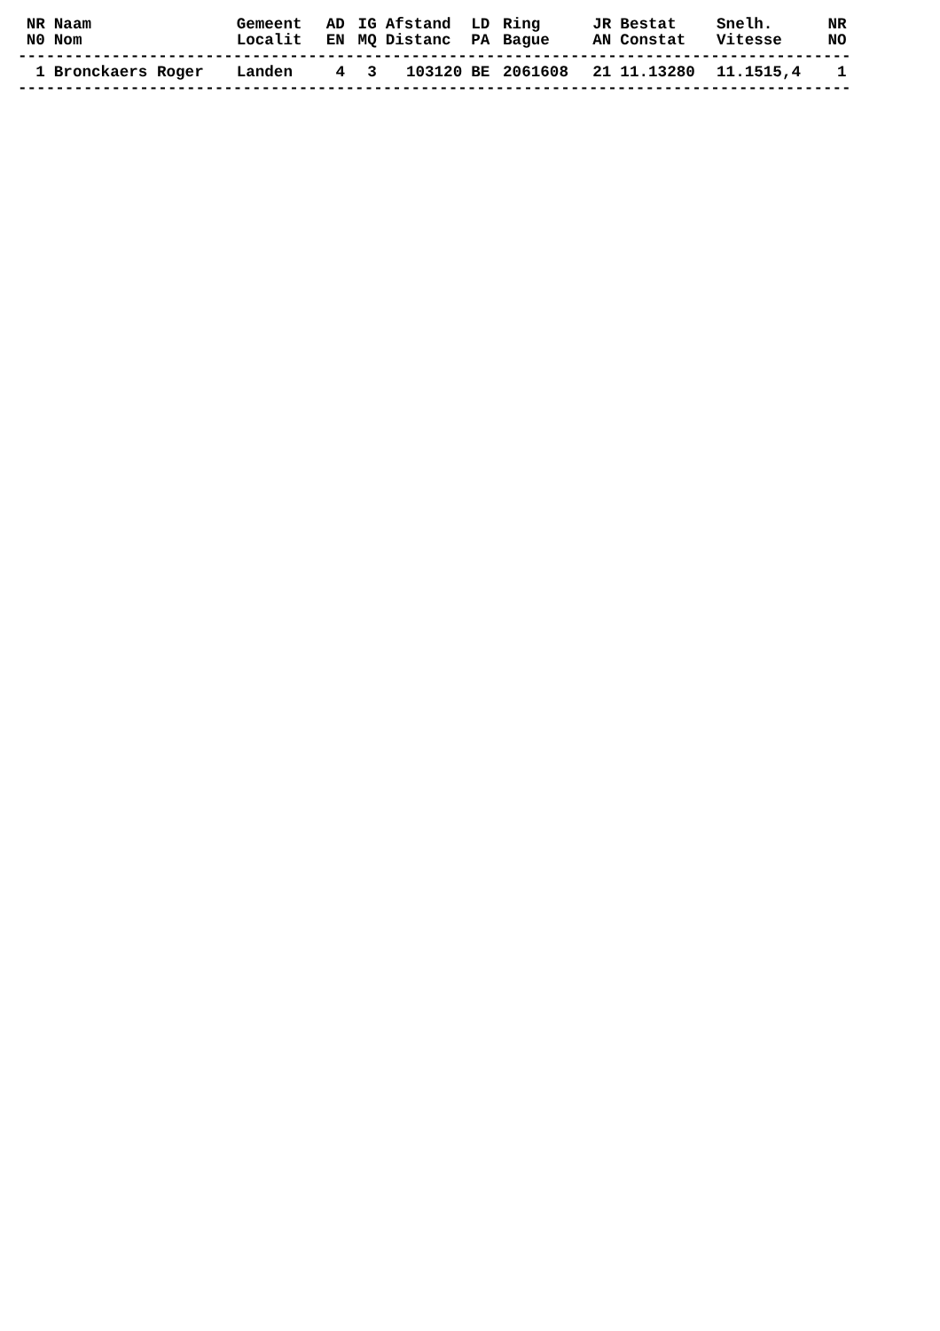| NR | Naam | Gemeent | AD | IG | Afstand | LD | Ring | JR | Bestat | Snelh. | NR |
| --- | --- | --- | --- | --- | --- | --- | --- | --- | --- | --- | --- |
| N0 | Nom | Localit | EN | MQ | Distanc | PA | Bague | AN | Constat | Vitesse | NO |
| ----------------------------------------------------------------------------------------- | | | | | | | | | | | |
| 1 | Bronckaers Roger | Landen | 4 | 3 | 103120 | BE | 2061608 | 21 | 11.13280 | 11.1515,4 | 1 |
| ----------------------------------------------------------------------------------------- | | | | | | | | | | | |